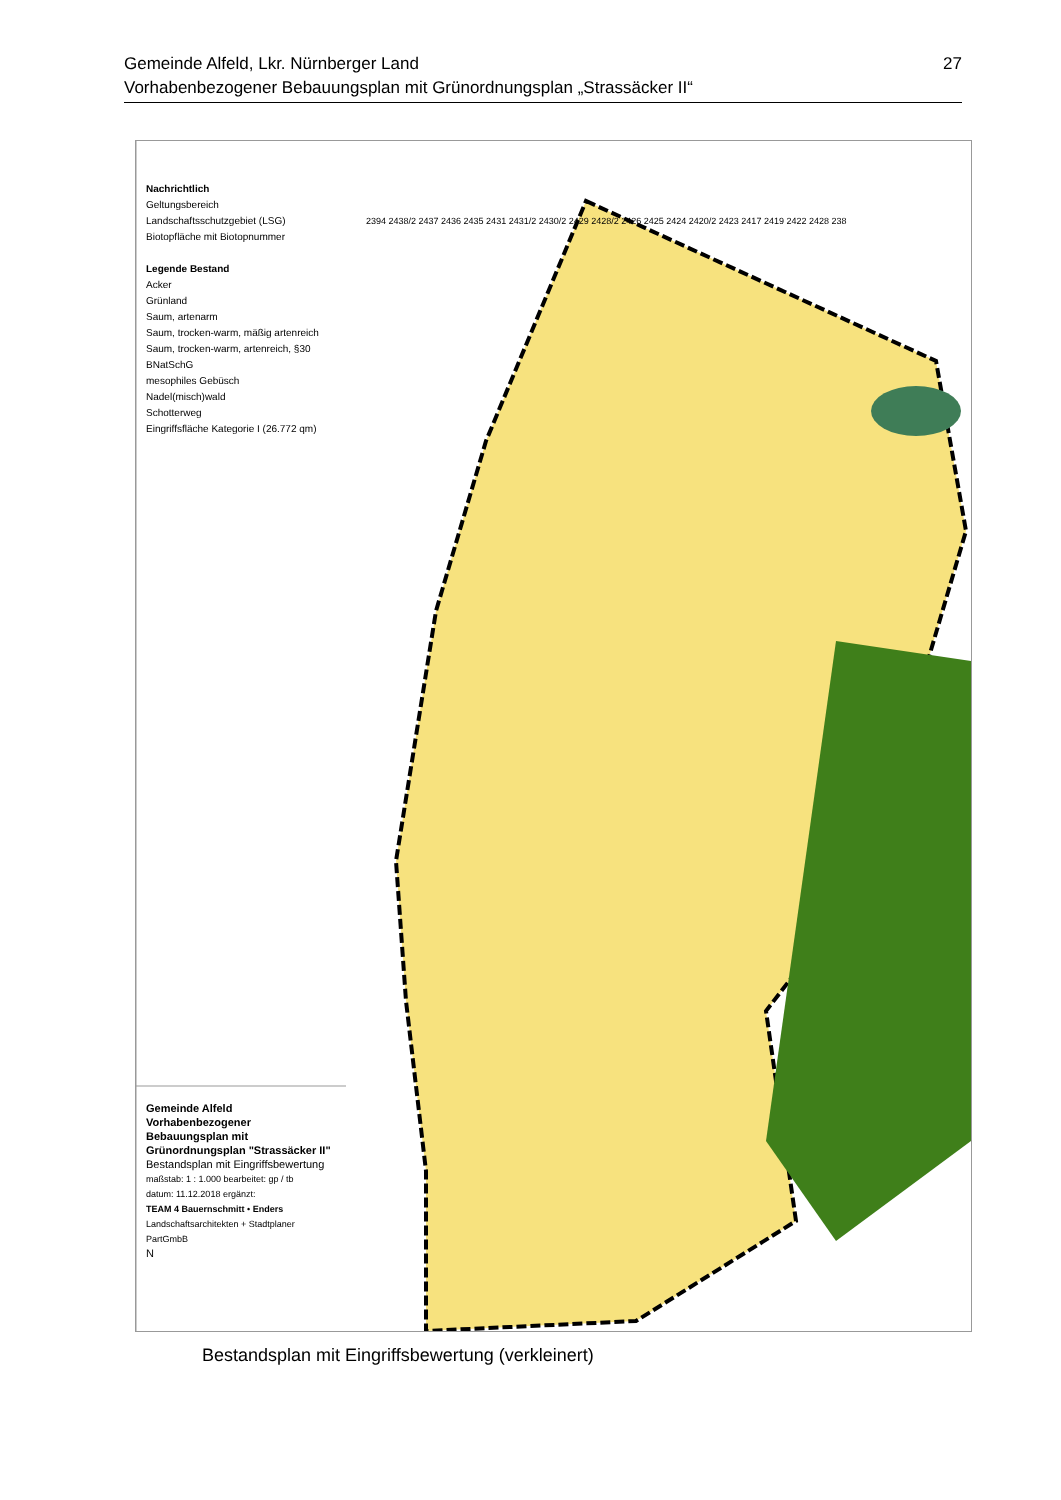27 Gemeinde Alfeld, Lkr. Nürnberger Land
Vorhabenbezogener Bebauungsplan mit Grünordnungsplan „Strassäcker II“
Nachrichtlich
Geltungsbereich
Landschaftsschutzgebiet (LSG)
Biotopfläche mit Biotopnummer
Legende Bestand
Acker
Grünland
Saum, artenarm
Saum, trocken-warm, mäßig artenreich
Saum, trocken-warm, artenreich, §30 BNatSchG
mesophiles Gebüsch
Nadel(misch)wald
Schotterweg
Eingriffsfläche Kategorie I (26.772 qm)
Gemeinde Alfeld
Vorhabenbezogener Bebauungsplan mit Grünordnungsplan "Strassäcker II"
Bestandsplan mit Eingriffsbewertung
maßstab: 1 : 1.000 bearbeitet: gp / tb
datum: 11.12.2018 ergänzt:
TEAM 4 Bauernschmitt • Enders
Landschaftsarchitekten + Stadtplaner PartGmbB
N
2394 2438/2 2437 2436 2435 2431 2431/2 2430/2 2429 2428/2 2426 2425 2424 2420/2 2423 2417 2419 2422 2428 238
Bestandsplan mit Eingriffsbewertung (verkleinert)